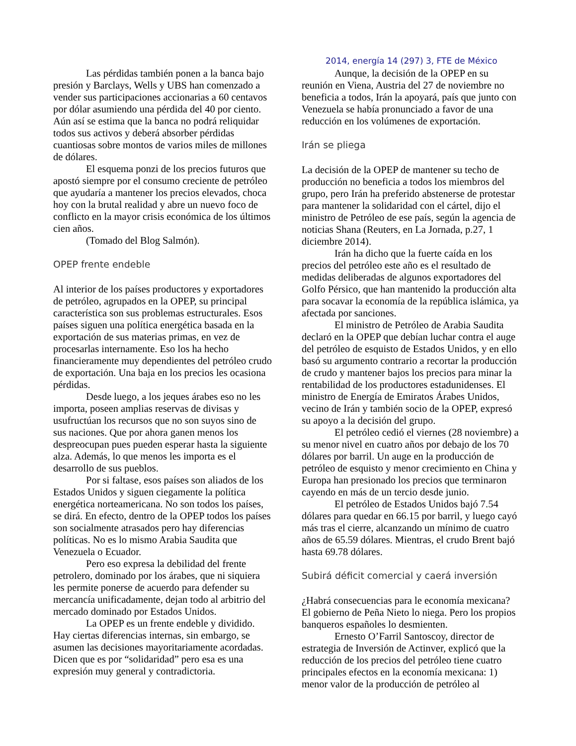2014, energía 14 (297) 3, FTE de México
Las pérdidas también ponen a la banca bajo presión y Barclays, Wells y UBS han comenzado a vender sus participaciones accionarias a 60 centavos por dólar asumiendo una pérdida del 40 por ciento. Aún así se estima que la banca no podrá reliquidar todos sus activos y deberá absorber pérdidas cuantiosas sobre montos de varios miles de millones de dólares.
El esquema ponzi de los precios futuros que apostó siempre por el consumo creciente de petróleo que ayudaría a mantener los precios elevados, choca hoy con la brutal realidad y abre un nuevo foco de conflicto en la mayor crisis económica de los últimos cien años.
(Tomado del Blog Salmón).
OPEP frente endeble
Al interior de los países productores y exportadores de petróleo, agrupados en la OPEP, su principal característica son sus problemas estructurales. Esos países siguen una política energética basada en la exportación de sus materias primas, en vez de procesarlas internamente. Eso los ha hecho financieramente muy dependientes del petróleo crudo de exportación. Una baja en los precios les ocasiona pérdidas.
Desde luego, a los jeques árabes eso no les importa, poseen amplias reservas de divisas y usufructúan los recursos que no son suyos sino de sus naciones. Que por ahora ganen menos los despreocupan pues pueden esperar hasta la siguiente alza. Además, lo que menos les importa es el desarrollo de sus pueblos.
Por si faltase, esos países son aliados de los Estados Unidos y siguen ciegamente la política energética norteamericana. No son todos los países, se dirá. En efecto, dentro de la OPEP todos los países son socialmente atrasados pero hay diferencias políticas. No es lo mismo Arabia Saudita que Venezuela o Ecuador.
Pero eso expresa la debilidad del frente petrolero, dominado por los árabes, que ni siquiera les permite ponerse de acuerdo para defender su mercancía unificadamente, dejan todo al arbitrio del mercado dominado por Estados Unidos.
La OPEP es un frente endeble y dividido. Hay ciertas diferencias internas, sin embargo, se asumen las decisiones mayoritariamente acordadas. Dicen que es por “solidaridad” pero esa es una expresión muy general y contradictoria.
Aunque, la decisión de la OPEP en su reunión en Viena, Austria del 27 de noviembre no beneficia a todos, Irán la apoyará, país que junto con Venezuela se había pronunciado a favor de una reducción en los volúmenes de exportación.
Irán se pliega
La decisión de la OPEP de mantener su techo de producción no beneficia a todos los miembros del grupo, pero Irán ha preferido abstenerse de protestar para mantener la solidaridad con el cártel, dijo el ministro de Petróleo de ese país, según la agencia de noticias Shana (Reuters, en La Jornada, p.27, 1 diciembre 2014).
Irán ha dicho que la fuerte caída en los precios del petróleo este año es el resultado de medidas deliberadas de algunos exportadores del Golfo Pérsico, que han mantenido la producción alta para socavar la economía de la república islámica, ya afectada por sanciones.
El ministro de Petróleo de Arabia Saudita declaró en la OPEP que debían luchar contra el auge del petróleo de esquisto de Estados Unidos, y en ello basó su argumento contrario a recortar la producción de crudo y mantener bajos los precios para minar la rentabilidad de los productores estadunidenses. El ministro de Energía de Emiratos Árabes Unidos, vecino de Irán y también socio de la OPEP, expresó su apoyo a la decisión del grupo.
El petróleo cedió el viernes (28 noviembre) a su menor nivel en cuatro años por debajo de los 70 dólares por barril. Un auge en la producción de petróleo de esquisto y menor crecimiento en China y Europa han presionado los precios que terminaron cayendo en más de un tercio desde junio.
El petróleo de Estados Unidos bajó 7.54 dólares para quedar en 66.15 por barril, y luego cayó más tras el cierre, alcanzando un mínimo de cuatro años de 65.59 dólares. Mientras, el crudo Brent bajó hasta 69.78 dólares.
Subirá déficit comercial y caerá inversión
¿Habrá consecuencias para le economía mexicana? El gobierno de Peña Nieto lo niega. Pero los propios banqueros españoles lo desmienten.
Ernesto O’Farril Santoscoy, director de estrategia de Inversión de Actinver, explicó que la reducción de los precios del petróleo tiene cuatro principales efectos en la economía mexicana: 1) menor valor de la producción de petróleo al